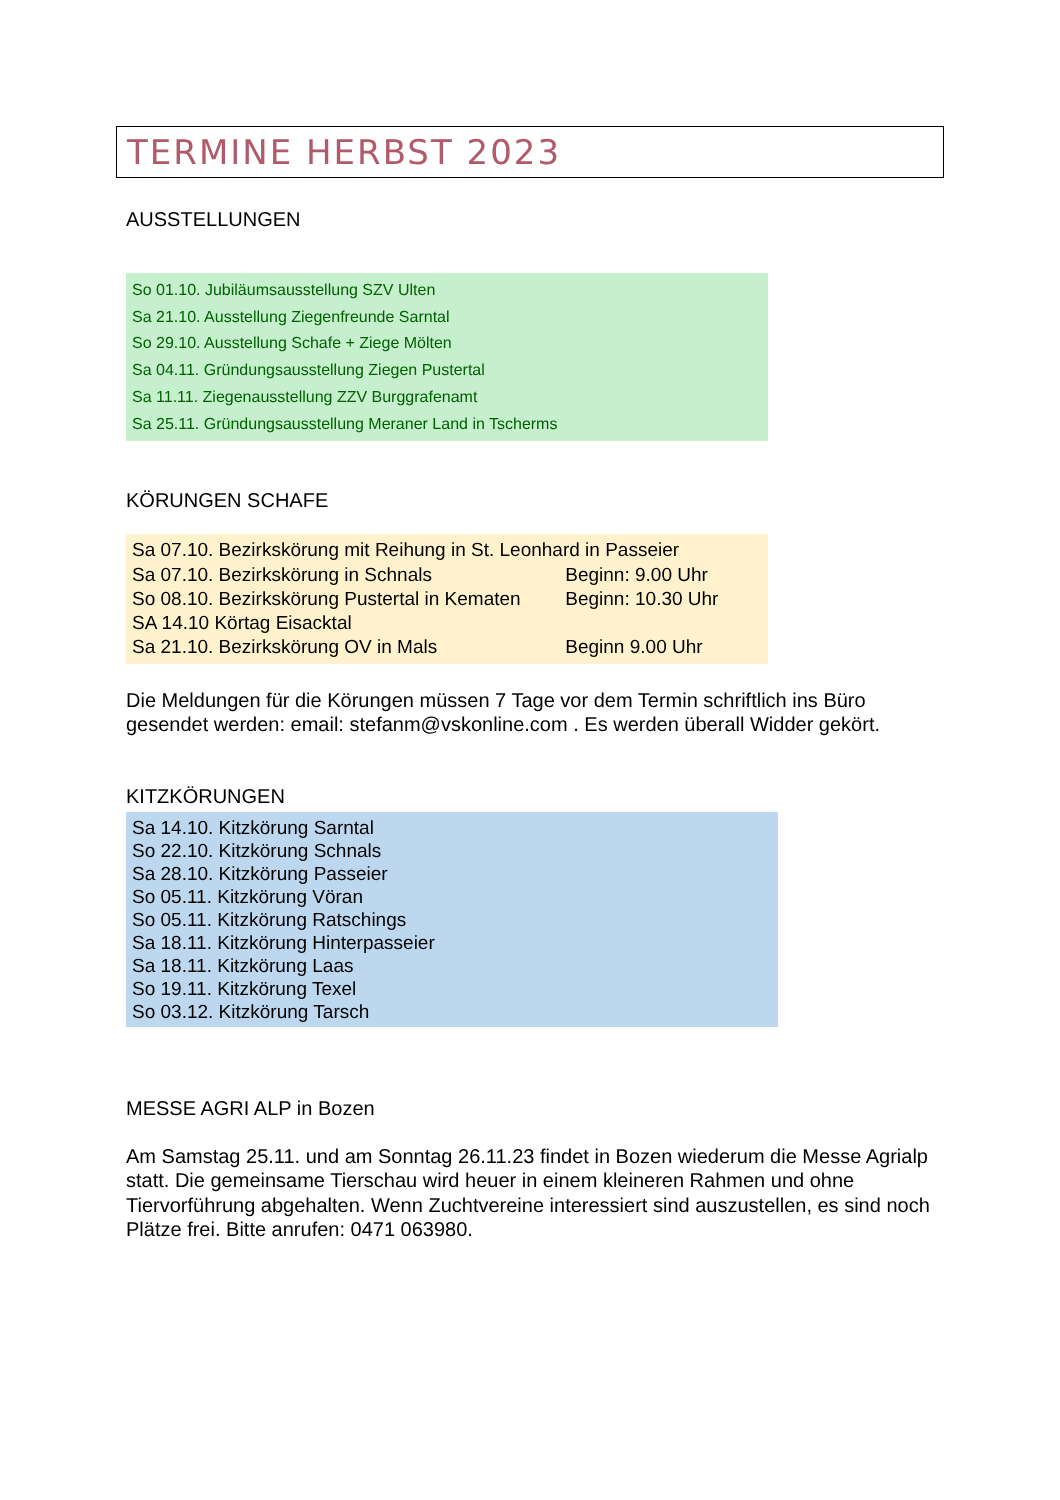TERMINE HERBST 2023
AUSSTELLUNGEN
So 01.10. Jubiläumsausstellung SZV Ulten
Sa 21.10. Ausstellung Ziegenfreunde Sarntal
So 29.10. Ausstellung Schafe + Ziege Mölten
Sa 04.11. Gründungsausstellung Ziegen Pustertal
Sa 11.11. Ziegenausstellung ZZV Burggrafenamt
Sa 25.11. Gründungsausstellung Meraner Land in Tscherms
KÖRUNGEN SCHAFE
Sa 07.10. Bezirkskörung mit Reihung in St. Leonhard in Passeier
Sa 07.10. Bezirkskörung in Schnals Beginn: 9.00 Uhr
So 08.10. Bezirkskörung Pustertal in Kematen Beginn: 10.30 Uhr
SA 14.10 Körtag Eisacktal
Sa 21.10. Bezirkskörung OV in Mals Beginn 9.00 Uhr
Die Meldungen für die Körungen müssen 7 Tage vor dem Termin schriftlich ins Büro gesendet werden: email: stefanm@vskonline.com . Es werden überall Widder gekört.
KITZKÖRUNGEN
Sa 14.10. Kitzkörung Sarntal
So 22.10. Kitzkörung Schnals
Sa 28.10. Kitzkörung Passeier
So 05.11. Kitzkörung Vöran
So 05.11. Kitzkörung Ratschings
Sa 18.11. Kitzkörung Hinterpasseier
Sa 18.11. Kitzkörung Laas
So 19.11. Kitzkörung Texel
So 03.12. Kitzkörung Tarsch
MESSE AGRI ALP in Bozen
Am Samstag 25.11. und am Sonntag 26.11.23 findet in Bozen wiederum die Messe Agrialp statt. Die gemeinsame Tierschau wird heuer in einem kleineren Rahmen und ohne Tiervorführung abgehalten. Wenn Zuchtvereine interessiert sind auszustellen, es sind noch Plätze frei. Bitte anrufen: 0471 063980.